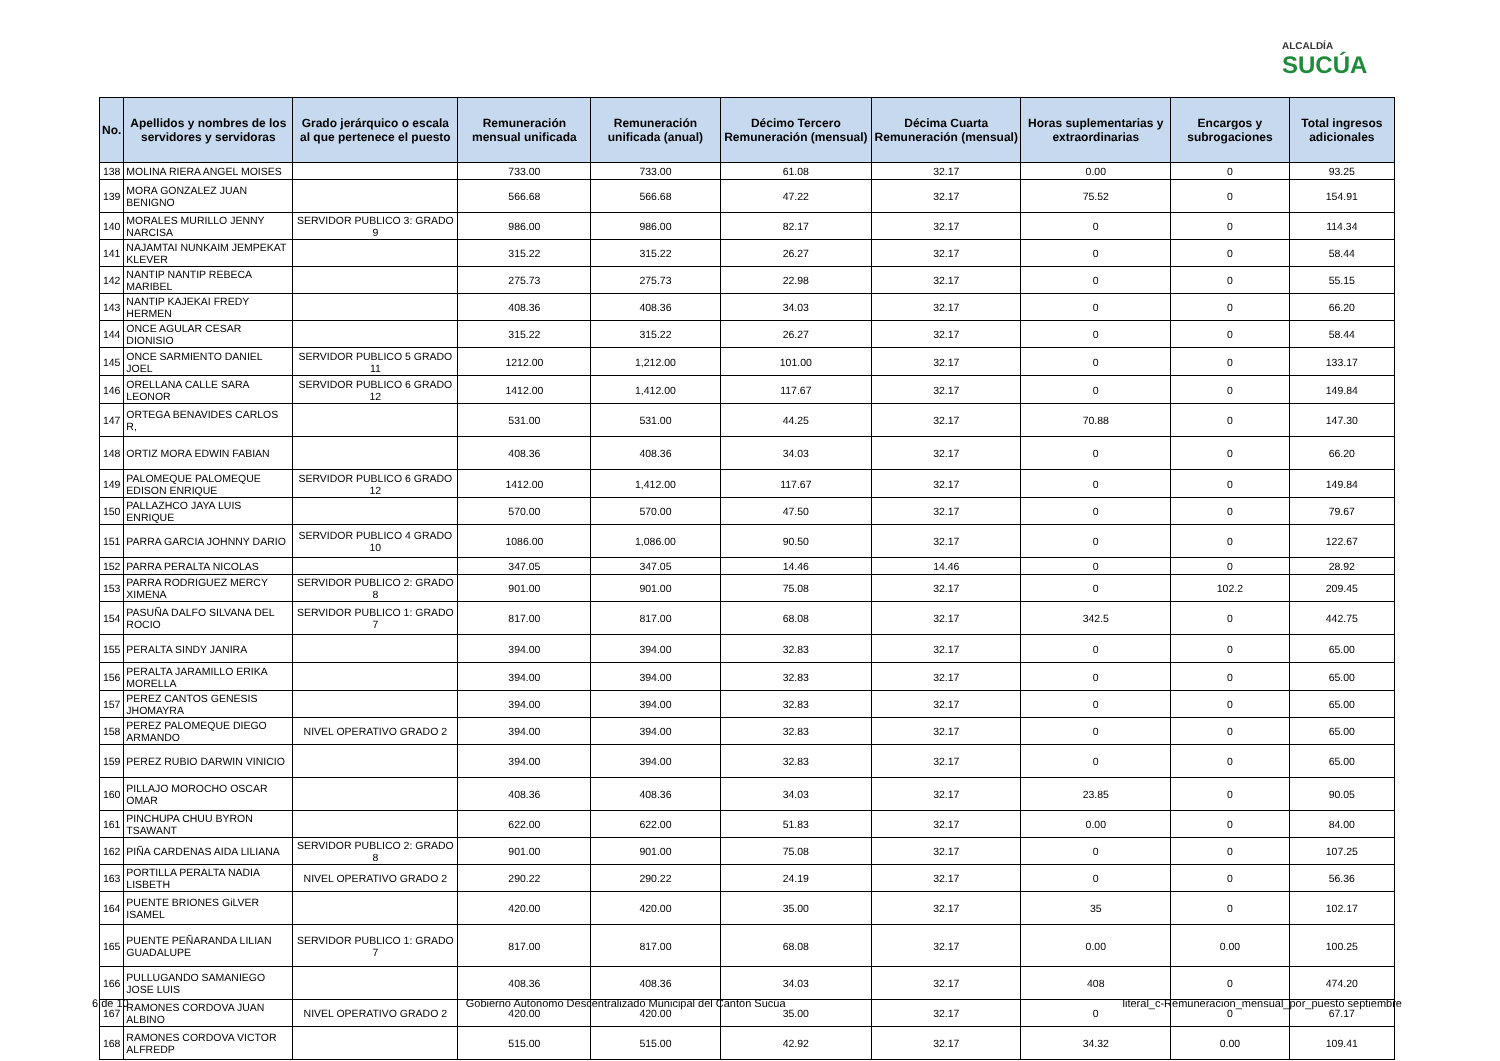ALCALDÍA
SUCÚA
| No. | Apellidos y nombres de los servidores y servidoras | Grado jerárquico o escala al que pertenece el puesto | Remuneración mensual unificada | Remuneración unificada (anual) | Décimo Tercero Remuneración (mensual) | Décima Cuarta Remuneración (mensual) | Horas suplementarias y extraordinarias | Encargos y subrogaciones | Total ingresos adicionales |
| --- | --- | --- | --- | --- | --- | --- | --- | --- | --- |
| 138 | MOLINA RIERA ANGEL MOISES | | 733.00 | 733.00 | 61.08 | 32.17 | 0.00 | 0 | 93.25 |
| 139 | MORA GONZALEZ JUAN BENIGNO | | 566.68 | 566.68 | 47.22 | 32.17 | 75.52 | 0 | 154.91 |
| 140 | MORALES MURILLO JENNY NARCISA | SERVIDOR PUBLICO 3: GRADO 9 | 986.00 | 986.00 | 82.17 | 32.17 | 0 | 0 | 114.34 |
| 141 | NAJAMTAI NUNKAIM JEMPEKAT KLEVER | | 315.22 | 315.22 | 26.27 | 32.17 | 0 | 0 | 58.44 |
| 142 | NANTIP NANTIP REBECA MARIBEL | | 275.73 | 275.73 | 22.98 | 32.17 | 0 | 0 | 55.15 |
| 143 | NANTIP KAJEKAI FREDY HERMEN | | 408.36 | 408.36 | 34.03 | 32.17 | 0 | 0 | 66.20 |
| 144 | ONCE AGULAR CESAR DIONISIO | | 315.22 | 315.22 | 26.27 | 32.17 | 0 | 0 | 58.44 |
| 145 | ONCE SARMIENTO DANIEL JOEL | SERVIDOR PUBLICO 5 GRADO 11 | 1212.00 | 1,212.00 | 101.00 | 32.17 | 0 | 0 | 133.17 |
| 146 | ORELLANA CALLE SARA LEONOR | SERVIDOR PUBLICO 6 GRADO 12 | 1412.00 | 1,412.00 | 117.67 | 32.17 | 0 | 0 | 149.84 |
| 147 | ORTEGA BENAVIDES CARLOS R, | | 531.00 | 531.00 | 44.25 | 32.17 | 70.88 | 0 | 147.30 |
| 148 | ORTIZ MORA EDWIN FABIAN | | 408.36 | 408.36 | 34.03 | 32.17 | 0 | 0 | 66.20 |
| 149 | PALOMEQUE PALOMEQUE EDISON ENRIQUE | SERVIDOR PUBLICO 6 GRADO 12 | 1412.00 | 1,412.00 | 117.67 | 32.17 | 0 | 0 | 149.84 |
| 150 | PALLAZHCO JAYA LUIS ENRIQUE | | 570.00 | 570.00 | 47.50 | 32.17 | 0 | 0 | 79.67 |
| 151 | PARRA GARCIA JOHNNY DARIO | SERVIDOR PUBLICO 4 GRADO 10 | 1086.00 | 1,086.00 | 90.50 | 32.17 | 0 | 0 | 122.67 |
| 152 | PARRA PERALTA NICOLAS | | 347.05 | 347.05 | 14.46 | 14.46 | 0 | 0 | 28.92 |
| 153 | PARRA RODRIGUEZ MERCY XIMENA | SERVIDOR PUBLICO 2: GRADO 8 | 901.00 | 901.00 | 75.08 | 32.17 | 0 | 102.2 | 209.45 |
| 154 | PASUÑA DALFO SILVANA DEL ROCIO | SERVIDOR PUBLICO 1: GRADO 7 | 817.00 | 817.00 | 68.08 | 32.17 | 342.5 | 0 | 442.75 |
| 155 | PERALTA SINDY JANIRA | | 394.00 | 394.00 | 32.83 | 32.17 | 0 | 0 | 65.00 |
| 156 | PERALTA JARAMILLO ERIKA MORELLA | | 394.00 | 394.00 | 32.83 | 32.17 | 0 | 0 | 65.00 |
| 157 | PEREZ CANTOS GENESIS JHOMAYRA | | 394.00 | 394.00 | 32.83 | 32.17 | 0 | 0 | 65.00 |
| 158 | PEREZ PALOMEQUE DIEGO ARMANDO | NIVEL OPERATIVO GRADO 2 | 394.00 | 394.00 | 32.83 | 32.17 | 0 | 0 | 65.00 |
| 159 | PEREZ RUBIO DARWIN VINICIO | | 394.00 | 394.00 | 32.83 | 32.17 | 0 | 0 | 65.00 |
| 160 | PILLAJO MOROCHO OSCAR OMAR | | 408.36 | 408.36 | 34.03 | 32.17 | 23.85 | 0 | 90.05 |
| 161 | PINCHUPA CHUU BYRON TSAWANT | | 622.00 | 622.00 | 51.83 | 32.17 | 0.00 | 0 | 84.00 |
| 162 | PIÑA CARDENAS AIDA LILIANA | SERVIDOR PUBLICO 2: GRADO 8 | 901.00 | 901.00 | 75.08 | 32.17 | 0 | 0 | 107.25 |
| 163 | PORTILLA PERALTA NADIA LISBETH | NIVEL OPERATIVO GRADO 2 | 290.22 | 290.22 | 24.19 | 32.17 | 0 | 0 | 56.36 |
| 164 | PUENTE BRIONES GiLVER ISAMEL | | 420.00 | 420.00 | 35.00 | 32.17 | 35 | 0 | 102.17 |
| 165 | PUENTE PEÑARANDA LILIAN GUADALUPE | SERVIDOR PUBLICO 1: GRADO 7 | 817.00 | 817.00 | 68.08 | 32.17 | 0.00 | 0.00 | 100.25 |
| 166 | PULLUGANDO SAMANIEGO JOSE LUIS | | 408.36 | 408.36 | 34.03 | 32.17 | 408 | 0 | 474.20 |
| 167 | RAMONES CORDOVA JUAN ALBINO | NIVEL OPERATIVO GRADO 2 | 420.00 | 420.00 | 35.00 | 32.17 | 0 | 0 | 67.17 |
| 168 | RAMONES CORDOVA VICTOR ALFREDP | | 515.00 | 515.00 | 42.92 | 32.17 | 34.32 | 0.00 | 109.41 |
6 de 10 Gobierno Autónomo Descentralizado Municipal del Cantón Sucúa literal_c-Remuneracion_mensual_por_puesto septiembre